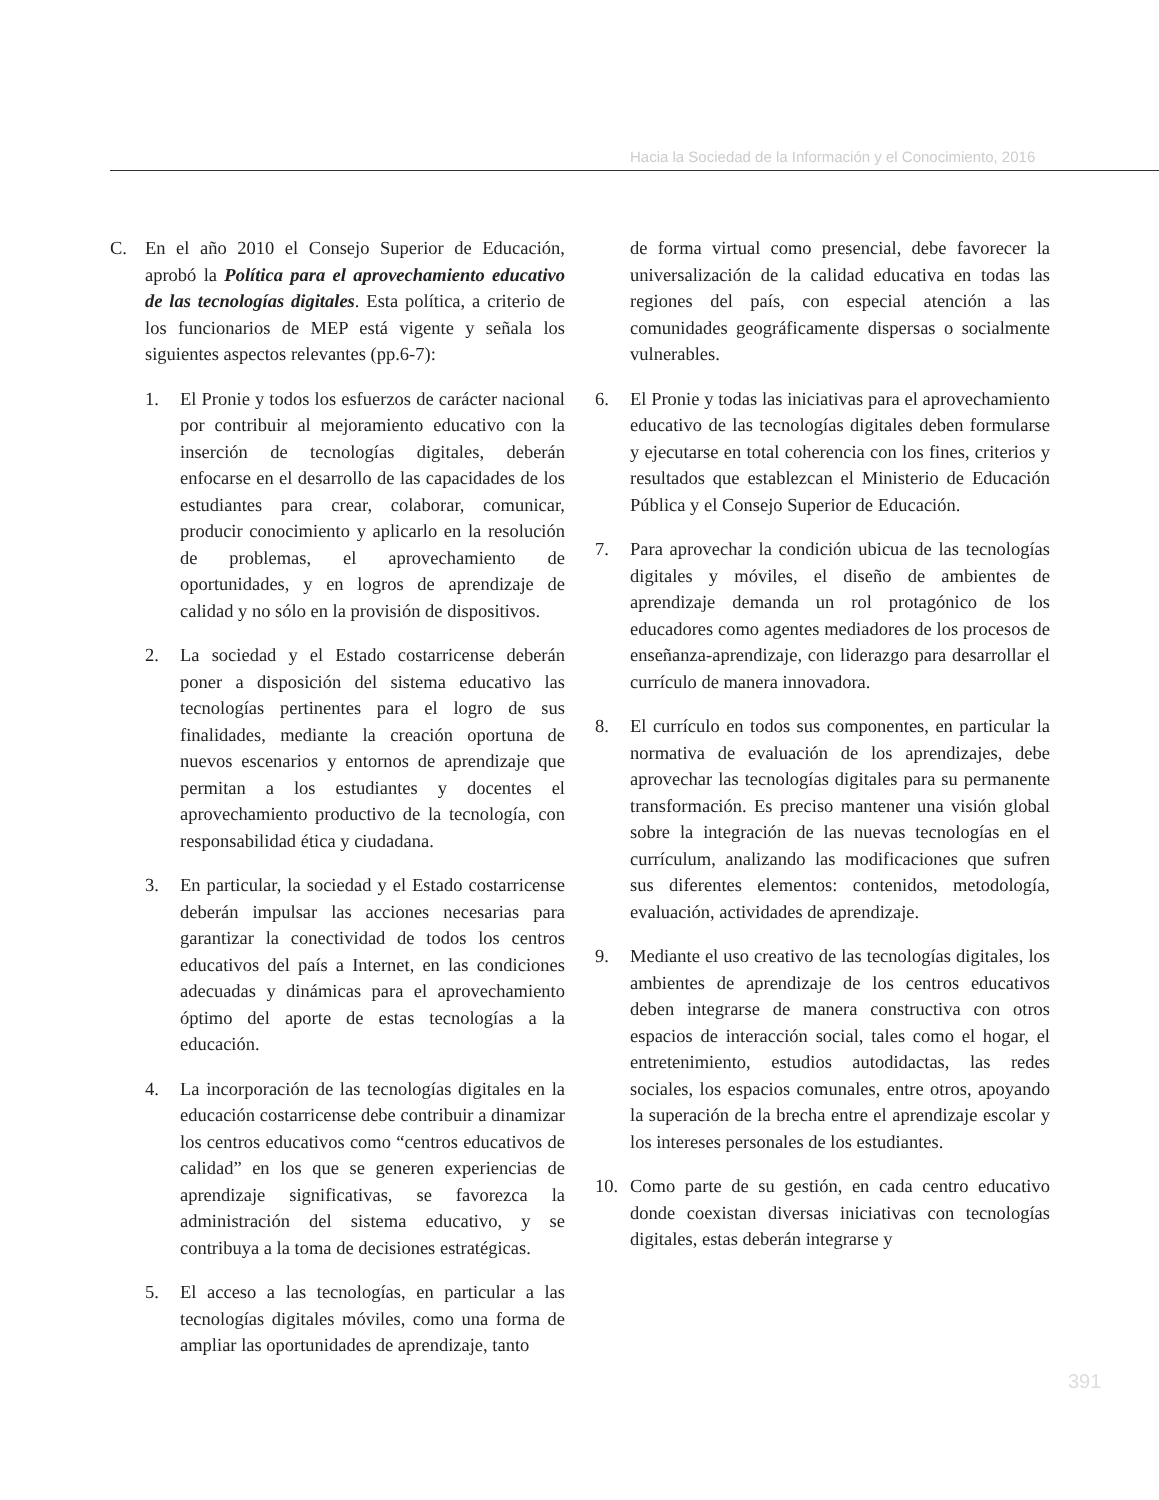Hacia la Sociedad de la Información y el Conocimiento, 2016
C. En el año 2010 el Consejo Superior de Educación, aprobó la Política para el aprovechamiento educativo de las tecnologías digitales. Esta política, a criterio de los funcionarios de MEP está vigente y señala los siguientes aspectos relevantes (pp.6-7):
1. El Pronie y todos los esfuerzos de carácter nacional por contribuir al mejoramiento educativo con la inserción de tecnologías digitales, deberán enfocarse en el desarrollo de las capacidades de los estudiantes para crear, colaborar, comunicar, producir conocimiento y aplicarlo en la resolución de problemas, el aprovechamiento de oportunidades, y en logros de aprendizaje de calidad y no sólo en la provisión de dispositivos.
2. La sociedad y el Estado costarricense deberán poner a disposición del sistema educativo las tecnologías pertinentes para el logro de sus finalidades, mediante la creación oportuna de nuevos escenarios y entornos de aprendizaje que permitan a los estudiantes y docentes el aprovechamiento productivo de la tecnología, con responsabilidad ética y ciudadana.
3. En particular, la sociedad y el Estado costarricense deberán impulsar las acciones necesarias para garantizar la conectividad de todos los centros educativos del país a Internet, en las condiciones adecuadas y dinámicas para el aprovechamiento óptimo del aporte de estas tecnologías a la educación.
4. La incorporación de las tecnologías digitales en la educación costarricense debe contribuir a dinamizar los centros educativos como “centros educativos de calidad” en los que se generen experiencias de aprendizaje significativas, se favorezca la administración del sistema educativo, y se contribuya a la toma de decisiones estratégicas.
5. El acceso a las tecnologías, en particular a las tecnologías digitales móviles, como una forma de ampliar las oportunidades de aprendizaje, tanto
de forma virtual como presencial, debe favorecer la universalización de la calidad educativa en todas las regiones del país, con especial atención a las comunidades geográficamente dispersas o socialmente vulnerables.
6. El Pronie y todas las iniciativas para el aprovechamiento educativo de las tecnologías digitales deben formularse y ejecutarse en total coherencia con los fines, criterios y resultados que establezcan el Ministerio de Educación Pública y el Consejo Superior de Educación.
7. Para aprovechar la condición ubicua de las tecnologías digitales y móviles, el diseño de ambientes de aprendizaje demanda un rol protagónico de los educadores como agentes mediadores de los procesos de enseñanza-aprendizaje, con liderazgo para desarrollar el currículo de manera innovadora.
8. El currículo en todos sus componentes, en particular la normativa de evaluación de los aprendizajes, debe aprovechar las tecnologías digitales para su permanente transformación. Es preciso mantener una visión global sobre la integración de las nuevas tecnologías en el currículum, analizando las modificaciones que sufren sus diferentes elementos: contenidos, metodología, evaluación, actividades de aprendizaje.
9. Mediante el uso creativo de las tecnologías digitales, los ambientes de aprendizaje de los centros educativos deben integrarse de manera constructiva con otros espacios de interacción social, tales como el hogar, el entretenimiento, estudios autodidactas, las redes sociales, los espacios comunales, entre otros, apoyando la superación de la brecha entre el aprendizaje escolar y los intereses personales de los estudiantes.
10. Como parte de su gestión, en cada centro educativo donde coexistan diversas iniciativas con tecnologías digitales, estas deberán integrarse y
391